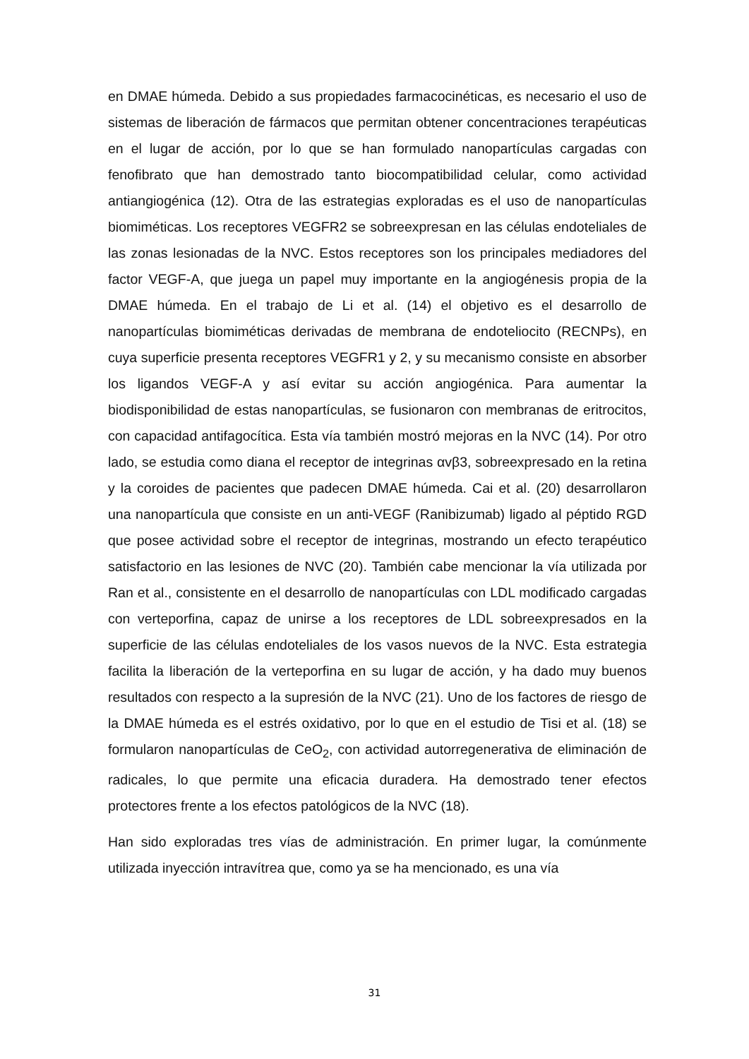en DMAE húmeda. Debido a sus propiedades farmacocinéticas, es necesario el uso de sistemas de liberación de fármacos que permitan obtener concentraciones terapéuticas en el lugar de acción, por lo que se han formulado nanopartículas cargadas con fenofibrato que han demostrado tanto biocompatibilidad celular, como actividad antiangiogénica (12). Otra de las estrategias exploradas es el uso de nanopartículas biomiméticas. Los receptores VEGFR2 se sobreexpresan en las células endoteliales de las zonas lesionadas de la NVC. Estos receptores son los principales mediadores del factor VEGF-A, que juega un papel muy importante en la angiogénesis propia de la DMAE húmeda. En el trabajo de Li et al. (14) el objetivo es el desarrollo de nanopartículas biomiméticas derivadas de membrana de endoteliocito (RECNPs), en cuya superficie presenta receptores VEGFR1 y 2, y su mecanismo consiste en absorber los ligandos VEGF-A y así evitar su acción angiogénica. Para aumentar la biodisponibilidad de estas nanopartículas, se fusionaron con membranas de eritrocitos, con capacidad antifagocítica. Esta vía también mostró mejoras en la NVC (14). Por otro lado, se estudia como diana el receptor de integrinas αvβ3, sobreexpresado en la retina y la coroides de pacientes que padecen DMAE húmeda. Cai et al. (20) desarrollaron una nanopartícula que consiste en un anti-VEGF (Ranibizumab) ligado al péptido RGD que posee actividad sobre el receptor de integrinas, mostrando un efecto terapéutico satisfactorio en las lesiones de NVC (20). También cabe mencionar la vía utilizada por Ran et al., consistente en el desarrollo de nanopartículas con LDL modificado cargadas con verteporfina, capaz de unirse a los receptores de LDL sobreexpresados en la superficie de las células endoteliales de los vasos nuevos de la NVC. Esta estrategia facilita la liberación de la verteporfina en su lugar de acción, y ha dado muy buenos resultados con respecto a la supresión de la NVC (21). Uno de los factores de riesgo de la DMAE húmeda es el estrés oxidativo, por lo que en el estudio de Tisi et al. (18) se formularon nanopartículas de CeO<sub>2</sub>, con actividad autorregenerativa de eliminación de radicales, lo que permite una eficacia duradera. Ha demostrado tener efectos protectores frente a los efectos patológicos de la NVC (18).
Han sido exploradas tres vías de administración. En primer lugar, la comúnmente utilizada inyección intravítrea que, como ya se ha mencionado, es una vía
31